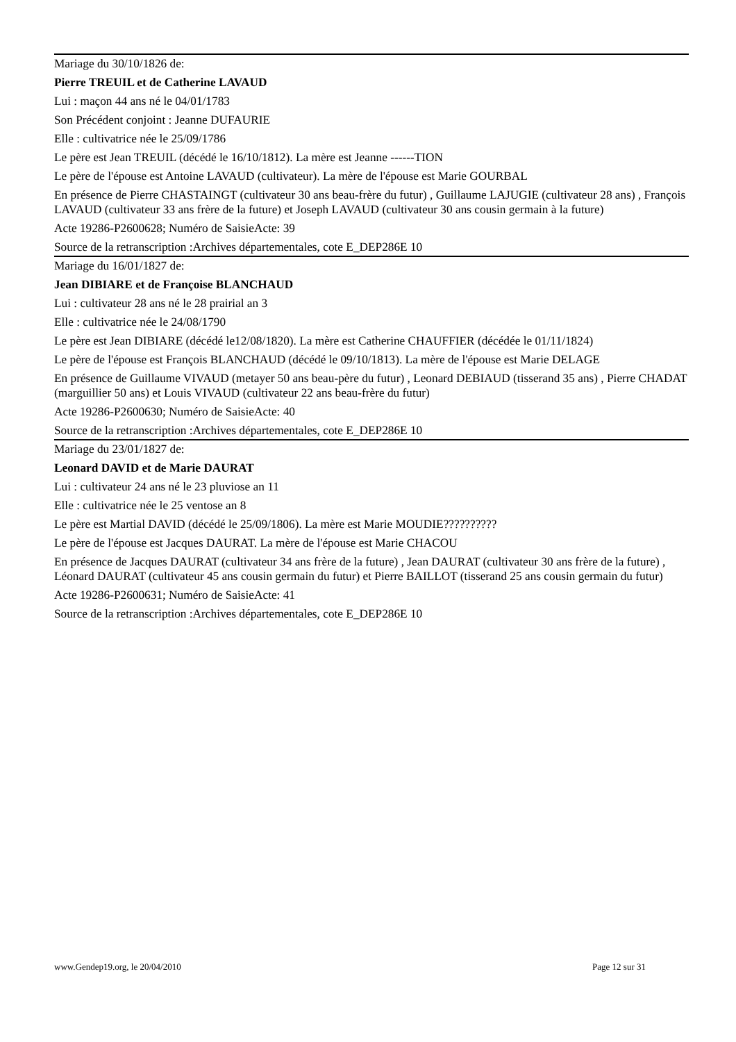Mariage du 30/10/1826 de:
Pierre TREUIL et de Catherine LAVAUD
Lui : maçon 44 ans né le 04/01/1783
Son Précédent conjoint : Jeanne DUFAURIE
Elle : cultivatrice née le 25/09/1786
Le père est Jean TREUIL (décédé le 16/10/1812). La mère est Jeanne ------TION
Le père de l'épouse est Antoine LAVAUD (cultivateur). La mère de l'épouse est Marie GOURBAL
En présence de Pierre CHASTAINGT (cultivateur 30 ans beau-frère du futur) , Guillaume LAJUGIE (cultivateur 28 ans) , François LAVAUD (cultivateur 33 ans frère de la future) et Joseph LAVAUD (cultivateur 30 ans cousin germain à la future)
Acte 19286-P2600628; Numéro de SaisieActe: 39
Source de la retranscription :Archives départementales, cote E_DEP286E 10
Mariage du 16/01/1827 de:
Jean DIBIARE et de Françoise BLANCHAUD
Lui : cultivateur 28 ans né le 28 prairial an 3
Elle : cultivatrice née le 24/08/1790
Le père est Jean DIBIARE (décédé le12/08/1820). La mère est Catherine CHAUFFIER (décédée le 01/11/1824)
Le père de l'épouse est François BLANCHAUD (décédé le 09/10/1813). La mère de l'épouse est Marie DELAGE
En présence de Guillaume VIVAUD (metayer 50 ans beau-père du futur) , Leonard DEBIAUD (tisserand 35 ans) , Pierre CHADAT (marguillier 50 ans) et Louis VIVAUD (cultivateur 22 ans beau-frère du futur)
Acte 19286-P2600630; Numéro de SaisieActe: 40
Source de la retranscription :Archives départementales, cote E_DEP286E 10
Mariage du 23/01/1827 de:
Leonard DAVID et de Marie DAURAT
Lui : cultivateur 24 ans né le 23 pluviose an 11
Elle : cultivatrice née le 25 ventose an 8
Le père est Martial DAVID (décédé le 25/09/1806). La mère est Marie MOUDIE??????????
Le père de l'épouse est Jacques DAURAT. La mère de l'épouse est Marie CHACOU
En présence de Jacques DAURAT (cultivateur 34 ans frère de la future) , Jean DAURAT (cultivateur 30 ans frère de la future) , Léonard DAURAT (cultivateur 45 ans cousin germain du futur) et Pierre BAILLOT (tisserand 25 ans cousin germain du futur)
Acte 19286-P2600631; Numéro de SaisieActe: 41
Source de la retranscription :Archives départementales, cote E_DEP286E 10
www.Gendep19.org, le 20/04/2010 Page 12 sur 31